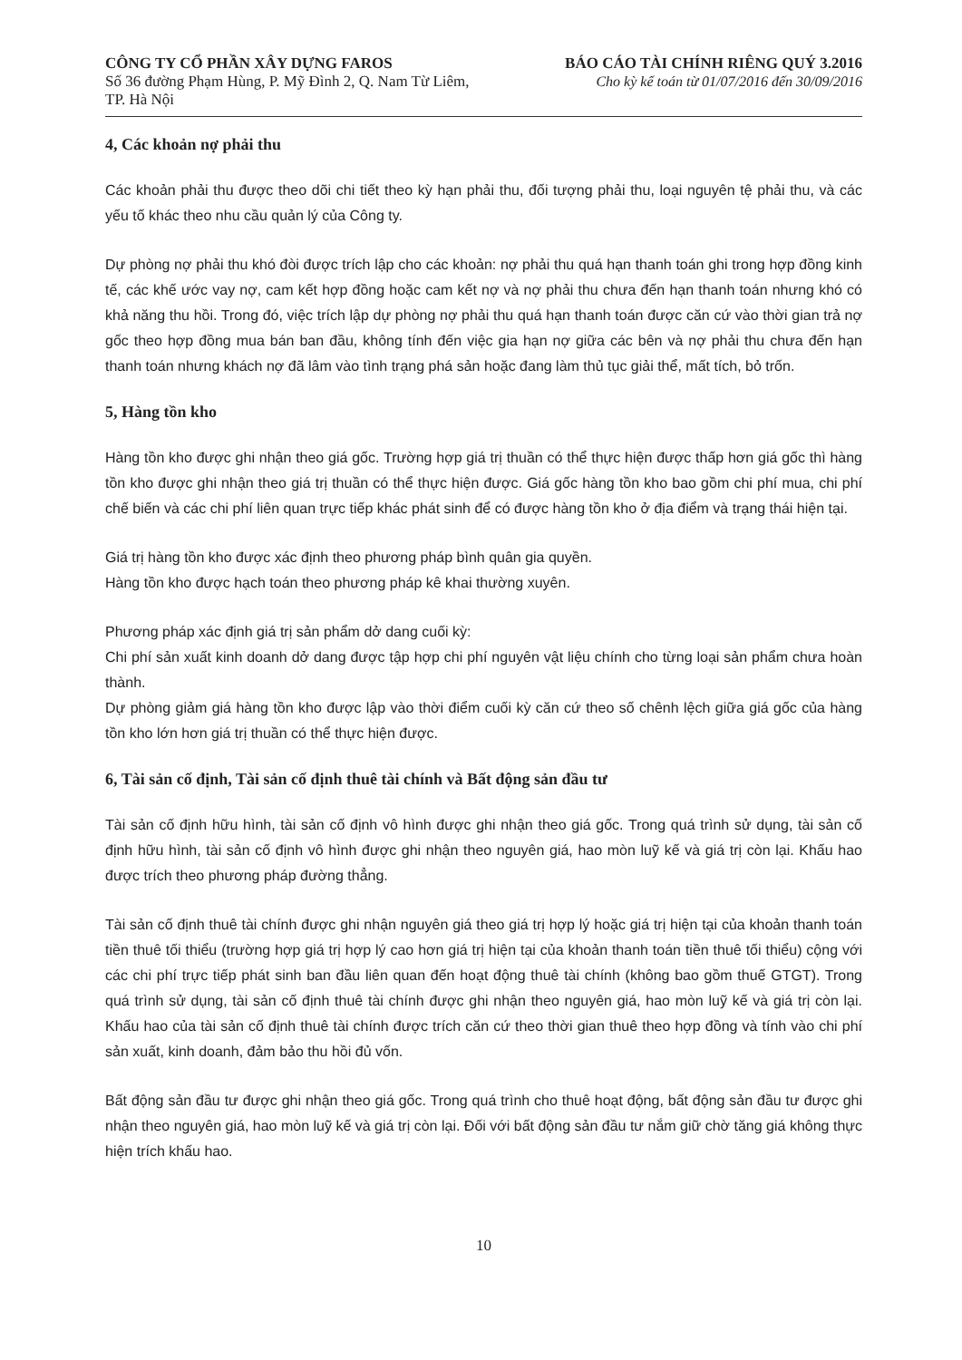CÔNG TY CỔ PHẦN XÂY DỰNG FAROS
Số 36 đường Phạm Hùng, P. Mỹ Đình 2, Q. Nam Từ Liêm,
TP. Hà Nội
BÁO CÁO TÀI CHÍNH RIÊNG QUÝ 3.2016
Cho kỳ kế toán từ 01/07/2016 đến 30/09/2016
4, Các khoản nợ phải thu
Các khoản phải thu được theo dõi chi tiết theo kỳ hạn phải thu, đối tượng phải thu, loại nguyên tệ phải thu, và các yếu tố khác theo nhu cầu quản lý của Công ty.
Dự phòng nợ phải thu khó đòi được trích lập cho các khoản: nợ phải thu quá hạn thanh toán ghi trong hợp đồng kinh tế, các khế ước vay nợ, cam kết hợp đồng hoặc cam kết nợ và nợ phải thu chưa đến hạn thanh toán nhưng khó có khả năng thu hồi. Trong đó, việc trích lập dự phòng nợ phải thu quá hạn thanh toán được căn cứ vào thời gian trả nợ gốc theo hợp đồng mua bán ban đầu, không tính đến việc gia hạn nợ giữa các bên và nợ phải thu chưa đến hạn thanh toán nhưng khách nợ đã lâm vào tình trạng phá sản hoặc đang làm thủ tục giải thể, mất tích, bỏ trốn.
5, Hàng tồn kho
Hàng tồn kho được ghi nhận theo giá gốc. Trường hợp giá trị thuần có thể thực hiện được thấp hơn giá gốc thì hàng tồn kho được ghi nhận theo giá trị thuần có thể thực hiện được. Giá gốc hàng tồn kho bao gồm chi phí mua, chi phí chế biến và các chi phí liên quan trực tiếp khác phát sinh để có được hàng tồn kho ở địa điểm và trạng thái hiện tại.
Giá trị hàng tồn kho được xác định theo phương pháp bình quân gia quyền.
Hàng tồn kho được hạch toán theo phương pháp kê khai thường xuyên.
Phương pháp xác định giá trị sản phẩm dở dang cuối kỳ:
Chi phí sản xuất kinh doanh dở dang được tập hợp chi phí nguyên vật liệu chính cho từng loại sản phẩm chưa hoàn thành.
Dự phòng giảm giá hàng tồn kho được lập vào thời điểm cuối kỳ căn cứ theo số chênh lệch giữa giá gốc của hàng tồn kho lớn hơn giá trị thuần có thể thực hiện được.
6, Tài sản cố định, Tài sản cố định thuê tài chính và Bất động sản đầu tư
Tài sản cố định hữu hình, tài sản cố định vô hình được ghi nhận theo giá gốc. Trong quá trình sử dụng, tài sản cố định hữu hình, tài sản cố định vô hình được ghi nhận theo nguyên giá, hao mòn luỹ kế và giá trị còn lại. Khấu hao được trích theo phương pháp đường thẳng.
Tài sản cố định thuê tài chính được ghi nhận nguyên giá theo giá trị hợp lý hoặc giá trị hiện tại của khoản thanh toán tiền thuê tối thiểu (trường hợp giá trị hợp lý cao hơn giá trị hiện tại của khoản thanh toán tiền thuê tối thiểu) cộng với các chi phí trực tiếp phát sinh ban đầu liên quan đến hoạt động thuê tài chính (không bao gồm thuế GTGT). Trong quá trình sử dụng, tài sản cố định thuê tài chính được ghi nhận theo nguyên giá, hao mòn luỹ kế và giá trị còn lại. Khấu hao của tài sản cố định thuê tài chính được trích căn cứ theo thời gian thuê theo hợp đồng và tính vào chi phí sản xuất, kinh doanh, đảm bảo thu hồi đủ vốn.
Bất động sản đầu tư được ghi nhận theo giá gốc. Trong quá trình cho thuê hoạt động, bất động sản đầu tư được ghi nhận theo nguyên giá, hao mòn luỹ kế và giá trị còn lại. Đối với bất động sản đầu tư nắm giữ chờ tăng giá không thực hiện trích khấu hao.
10